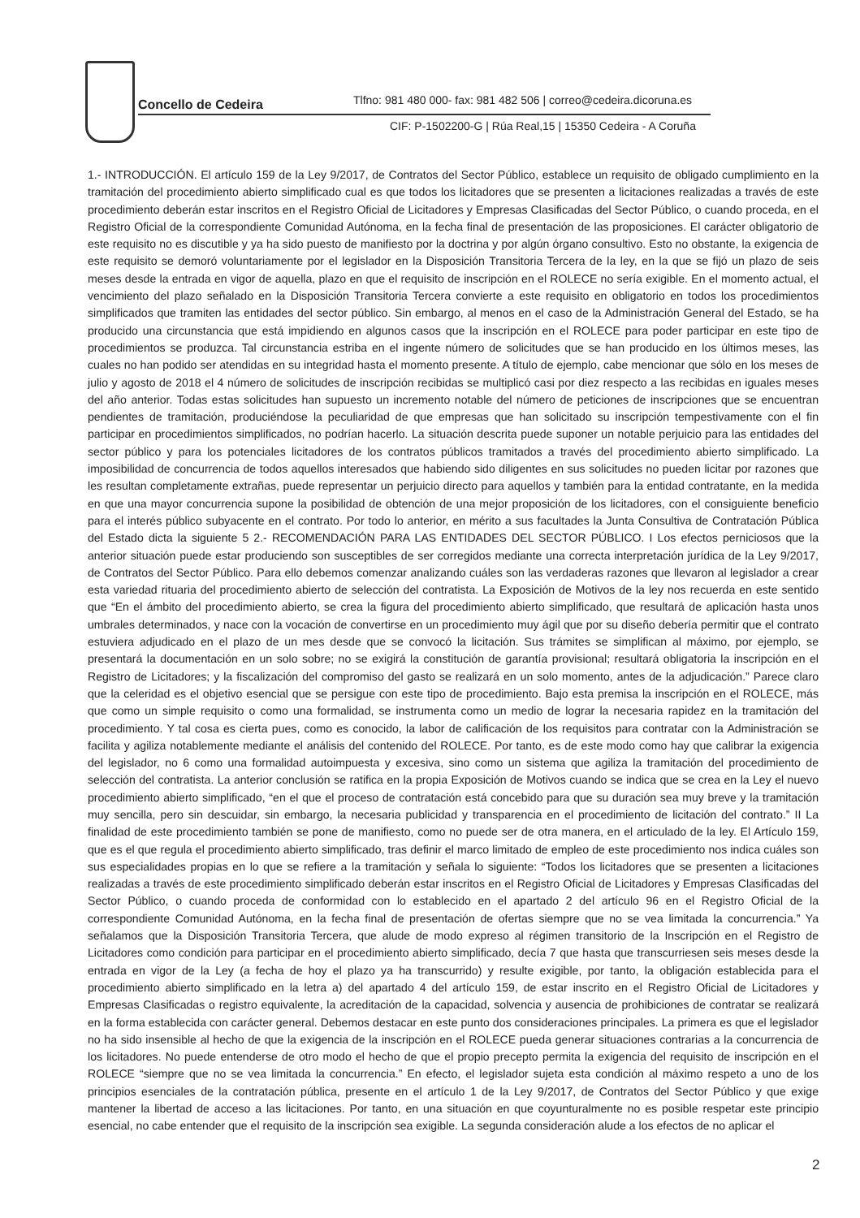Concello de Cedeira
Tlfno: 981 480 000- fax: 981 482 506 | correo@cedeira.dicoruna.es
CIF: P-1502200-G | Rúa Real,15 | 15350 Cedeira - A Coruña
1.- INTRODUCCIÓN. El artículo 159 de la Ley 9/2017, de Contratos del Sector Público, establece un requisito de obligado cumplimiento en la tramitación del procedimiento abierto simplificado cual es que todos los licitadores que se presenten a licitaciones realizadas a través de este procedimiento deberán estar inscritos en el Registro Oficial de Licitadores y Empresas Clasificadas del Sector Público, o cuando proceda, en el Registro Oficial de la correspondiente Comunidad Autónoma, en la fecha final de presentación de las proposiciones. El carácter obligatorio de este requisito no es discutible y ya ha sido puesto de manifiesto por la doctrina y por algún órgano consultivo. Esto no obstante, la exigencia de este requisito se demoró voluntariamente por el legislador en la Disposición Transitoria Tercera de la ley, en la que se fijó un plazo de seis meses desde la entrada en vigor de aquella, plazo en que el requisito de inscripción en el ROLECE no sería exigible. En el momento actual, el vencimiento del plazo señalado en la Disposición Transitoria Tercera convierte a este requisito en obligatorio en todos los procedimientos simplificados que tramiten las entidades del sector público. Sin embargo, al menos en el caso de la Administración General del Estado, se ha producido una circunstancia que está impidiendo en algunos casos que la inscripción en el ROLECE para poder participar en este tipo de procedimientos se produzca. Tal circunstancia estriba en el ingente número de solicitudes que se han producido en los últimos meses, las cuales no han podido ser atendidas en su integridad hasta el momento presente. A título de ejemplo, cabe mencionar que sólo en los meses de julio y agosto de 2018 el 4 número de solicitudes de inscripción recibidas se multiplicó casi por diez respecto a las recibidas en iguales meses del año anterior. Todas estas solicitudes han supuesto un incremento notable del número de peticiones de inscripciones que se encuentran pendientes de tramitación, produciéndose la peculiaridad de que empresas que han solicitado su inscripción tempestivamente con el fin participar en procedimientos simplificados, no podrían hacerlo. La situación descrita puede suponer un notable perjuicio para las entidades del sector público y para los potenciales licitadores de los contratos públicos tramitados a través del procedimiento abierto simplificado. La imposibilidad de concurrencia de todos aquellos interesados que habiendo sido diligentes en sus solicitudes no pueden licitar por razones que les resultan completamente extrañas, puede representar un perjuicio directo para aquellos y también para la entidad contratante, en la medida en que una mayor concurrencia supone la posibilidad de obtención de una mejor proposición de los licitadores, con el consiguiente beneficio para el interés público subyacente en el contrato. Por todo lo anterior, en mérito a sus facultades la Junta Consultiva de Contratación Pública del Estado dicta la siguiente 5 2.- RECOMENDACIÓN PARA LAS ENTIDADES DEL SECTOR PÚBLICO. I Los efectos perniciosos que la anterior situación puede estar produciendo son susceptibles de ser corregidos mediante una correcta interpretación jurídica de la Ley 9/2017, de Contratos del Sector Público. Para ello debemos comenzar analizando cuáles son las verdaderas razones que llevaron al legislador a crear esta variedad rituaria del procedimiento abierto de selección del contratista. La Exposición de Motivos de la ley nos recuerda en este sentido que “En el ámbito del procedimiento abierto, se crea la figura del procedimiento abierto simplificado, que resultará de aplicación hasta unos umbrales determinados, y nace con la vocación de convertirse en un procedimiento muy ágil que por su diseño debería permitir que el contrato estuviera adjudicado en el plazo de un mes desde que se convocó la licitación. Sus trámites se simplifican al máximo, por ejemplo, se presentará la documentación en un solo sobre; no se exigirá la constitución de garantía provisional; resultará obligatoria la inscripción en el Registro de Licitadores; y la fiscalización del compromiso del gasto se realizará en un solo momento, antes de la adjudicación.” Parece claro que la celeridad es el objetivo esencial que se persigue con este tipo de procedimiento. Bajo esta premisa la inscripción en el ROLECE, más que como un simple requisito o como una formalidad, se instrumenta como un medio de lograr la necesaria rapidez en la tramitación del procedimiento. Y tal cosa es cierta pues, como es conocido, la labor de calificación de los requisitos para contratar con la Administración se facilita y agiliza notablemente mediante el análisis del contenido del ROLECE. Por tanto, es de este modo como hay que calibrar la exigencia del legislador, no 6 como una formalidad autoimpuesta y excesiva, sino como un sistema que agiliza la tramitación del procedimiento de selección del contratista. La anterior conclusión se ratifica en la propia Exposición de Motivos cuando se indica que se crea en la Ley el nuevo procedimiento abierto simplificado, “en el que el proceso de contratación está concebido para que su duración sea muy breve y la tramitación muy sencilla, pero sin descuidar, sin embargo, la necesaria publicidad y transparencia en el procedimiento de licitación del contrato.” II La finalidad de este procedimiento también se pone de manifiesto, como no puede ser de otra manera, en el articulado de la ley. El Artículo 159, que es el que regula el procedimiento abierto simplificado, tras definir el marco limitado de empleo de este procedimiento nos indica cuáles son sus especialidades propias en lo que se refiere a la tramitación y señala lo siguiente: “Todos los licitadores que se presenten a licitaciones realizadas a través de este procedimiento simplificado deberán estar inscritos en el Registro Oficial de Licitadores y Empresas Clasificadas del Sector Público, o cuando proceda de conformidad con lo establecido en el apartado 2 del artículo 96 en el Registro Oficial de la correspondiente Comunidad Autónoma, en la fecha final de presentación de ofertas siempre que no se vea limitada la concurrencia.” Ya señalamos que la Disposición Transitoria Tercera, que alude de modo expreso al régimen transitorio de la Inscripción en el Registro de Licitadores como condición para participar en el procedimiento abierto simplificado, decía 7 que hasta que transcurriesen seis meses desde la entrada en vigor de la Ley (a fecha de hoy el plazo ya ha transcurrido) y resulte exigible, por tanto, la obligación establecida para el procedimiento abierto simplificado en la letra a) del apartado 4 del artículo 159, de estar inscrito en el Registro Oficial de Licitadores y Empresas Clasificadas o registro equivalente, la acreditación de la capacidad, solvencia y ausencia de prohibiciones de contratar se realizará en la forma establecida con carácter general. Debemos destacar en este punto dos consideraciones principales. La primera es que el legislador no ha sido insensible al hecho de que la exigencia de la inscripción en el ROLECE pueda generar situaciones contrarias a la concurrencia de los licitadores. No puede entenderse de otro modo el hecho de que el propio precepto permita la exigencia del requisito de inscripción en el ROLECE “siempre que no se vea limitada la concurrencia.” En efecto, el legislador sujeta esta condición al máximo respeto a uno de los principios esenciales de la contratación pública, presente en el artículo 1 de la Ley 9/2017, de Contratos del Sector Público y que exige mantener la libertad de acceso a las licitaciones. Por tanto, en una situación en que coyunturalmente no es posible respetar este principio esencial, no cabe entender que el requisito de la inscripción sea exigible. La segunda consideración alude a los efectos de no aplicar el
2